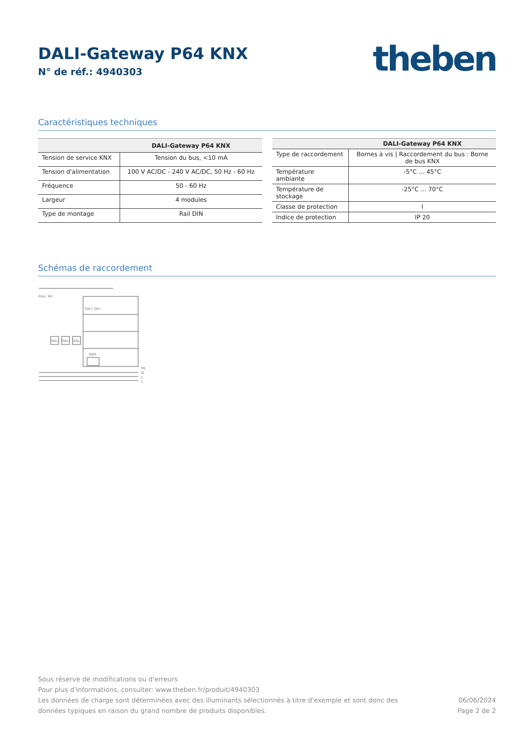DALI-Gateway P64 KNX
N° de réf.: 4940303
theben
Caractéristiques techniques
| | DALI-Gateway P64 KNX |
| --- | --- |
| Tension de service KNX | Tension du bus, <10 mA |
| Tension d'alimentation | 100 V AC/DC - 240 V AC/DC, 50 Hz - 60 Hz |
| Fréquence | 50 - 60 Hz |
| Largeur | 4 modules |
| Type de montage | Rail DIN |
| | DALI-Gateway P64 KNX |
| --- | --- |
| Type de raccordement | Bornes à vis / Raccordement du bus : Borne de bus KNX |
| Température ambiante | -5°C ... 45°C |
| Température de stockage | -25°C ... 70°C |
| Classe de protection | I |
| Indice de protection | IP 20 |
Schémas de raccordement
max. 64
DA+ DA−
KNX
DALI
DALI
DALI
PE
N
L
L
Sous réserve de modifications ou d'erreurs
Pour plus d'informations, consulter: www.theben.fr/produit/4940303
Les données de charge sont déterminées avec des illuminants sélectionnés à titre d'exemple et sont donc des
données typiques en raison du grand nombre de produits disponibles.
06/06/2024
Page 2 de 2